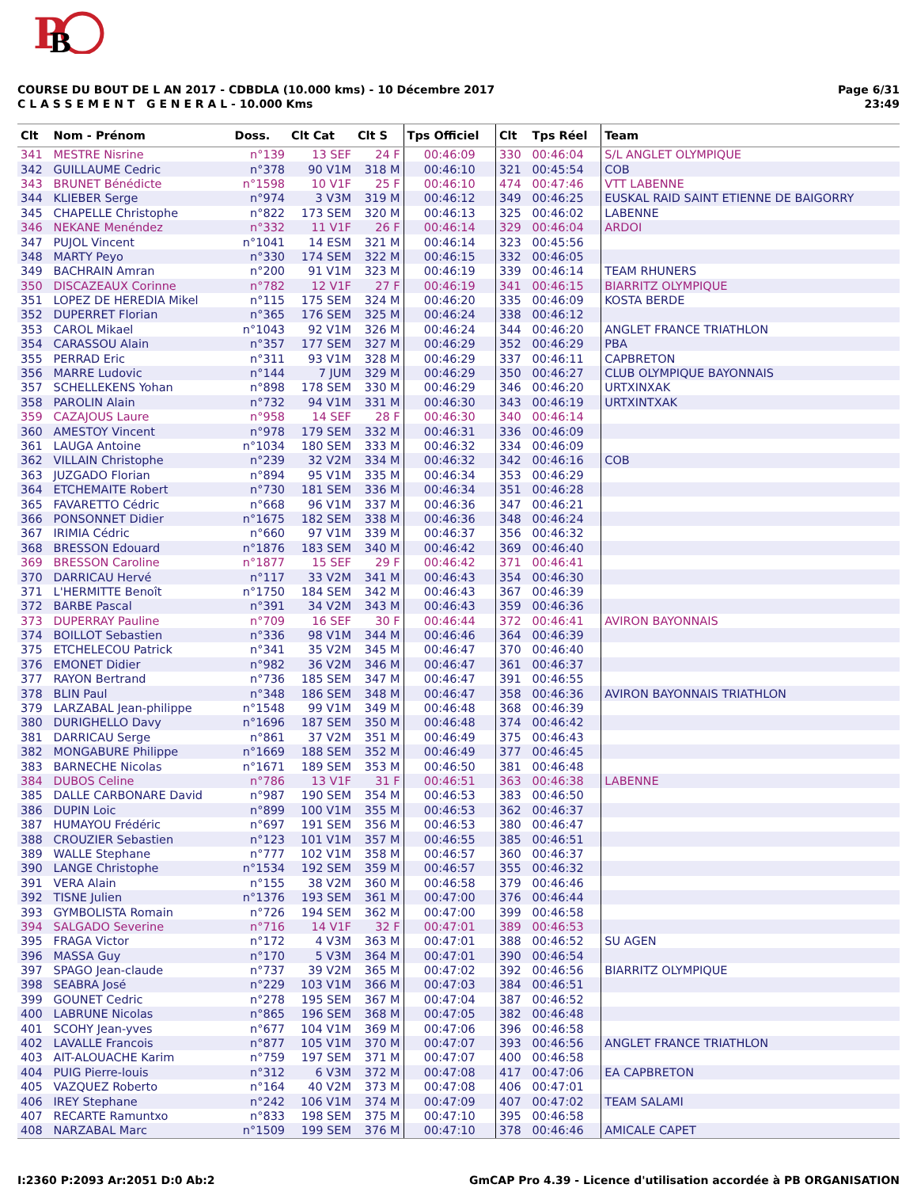P
B
COURSE DU BOUT DE L AN 2017 - CDBDLA (10.000 kms) - 10 Décembre 2017
C L A S S E M E N T G E N E R A L - 10.000 Kms
Page 6/31
23:49
| Clt | Nom - Prénom | Doss. | Clt Cat | Clt S | Tps Officiel | Clt | Tps Réel | Team |
| --- | --- | --- | --- | --- | --- | --- | --- | --- |
| 341 | MESTRE Nisrine | n°139 | 13 SEF | 24 F | 00:46:09 | 330 | 00:46:04 | S/L ANGLET OLYMPIQUE |
| 342 | GUILLAUME Cedric | n°378 | 90 V1M | 318 M | 00:46:10 | 321 | 00:45:54 | COB |
| 343 | BRUNET Bénédicte | n°1598 | 10 V1F | 25 F | 00:46:10 | 474 | 00:47:46 | VTT LABENNE |
| 344 | KLIEBER Serge | n°974 | 3 V3M | 319 M | 00:46:12 | 349 | 00:46:25 | EUSKAL RAID SAINT ETIENNE DE BAIGORRY |
| 345 | CHAPELLE Christophe | n°822 | 173 SEM | 320 M | 00:46:13 | 325 | 00:46:02 | LABENNE |
| 346 | NEKANE Menéndez | n°332 | 11 V1F | 26 F | 00:46:14 | 329 | 00:46:04 | ARDOI |
| 347 | PUJOL Vincent | n°1041 | 14 ESM | 321 M | 00:46:14 | 323 | 00:45:56 | |
| 348 | MARTY Peyo | n°330 | 174 SEM | 322 M | 00:46:15 | 332 | 00:46:05 | |
| 349 | BACHRAIN Amran | n°200 | 91 V1M | 323 M | 00:46:19 | 339 | 00:46:14 | TEAM RHUNERS |
| 350 | DISCAZEAUX Corinne | n°782 | 12 V1F | 27 F | 00:46:19 | 341 | 00:46:15 | BIARRITZ OLYMPIQUE |
| 351 | LOPEZ DE HEREDIA Mikel | n°115 | 175 SEM | 324 M | 00:46:20 | 335 | 00:46:09 | KOSTA BERDE |
| 352 | DUPERRET Florian | n°365 | 176 SEM | 325 M | 00:46:24 | 338 | 00:46:12 | |
| 353 | CAROL Mikael | n°1043 | 92 V1M | 326 M | 00:46:24 | 344 | 00:46:20 | ANGLET FRANCE TRIATHLON |
| 354 | CARASSOU Alain | n°357 | 177 SEM | 327 M | 00:46:29 | 352 | 00:46:29 | PBA |
| 355 | PERRAD Eric | n°311 | 93 V1M | 328 M | 00:46:29 | 337 | 00:46:11 | CAPBRETON |
| 356 | MARRE Ludovic | n°144 | 7 JUM | 329 M | 00:46:29 | 350 | 00:46:27 | CLUB OLYMPIQUE BAYONNAIS |
| 357 | SCHELLEKENS Yohan | n°898 | 178 SEM | 330 M | 00:46:29 | 346 | 00:46:20 | URTXINXAK |
| 358 | PAROLIN Alain | n°732 | 94 V1M | 331 M | 00:46:30 | 343 | 00:46:19 | URTXINTXAK |
| 359 | CAZAJOUS Laure | n°958 | 14 SEF | 28 F | 00:46:30 | 340 | 00:46:14 | |
| 360 | AMESTOY Vincent | n°978 | 179 SEM | 332 M | 00:46:31 | 336 | 00:46:09 | |
| 361 | LAUGA Antoine | n°1034 | 180 SEM | 333 M | 00:46:32 | 334 | 00:46:09 | |
| 362 | VILLAIN Christophe | n°239 | 32 V2M | 334 M | 00:46:32 | 342 | 00:46:16 | COB |
| 363 | JUZGADO Florian | n°894 | 95 V1M | 335 M | 00:46:34 | 353 | 00:46:29 | |
| 364 | ETCHEMAITE Robert | n°730 | 181 SEM | 336 M | 00:46:34 | 351 | 00:46:28 | |
| 365 | FAVARETTO Cédric | n°668 | 96 V1M | 337 M | 00:46:36 | 347 | 00:46:21 | |
| 366 | PONSONNET Didier | n°1675 | 182 SEM | 338 M | 00:46:36 | 348 | 00:46:24 | |
| 367 | IRIMIA Cédric | n°660 | 97 V1M | 339 M | 00:46:37 | 356 | 00:46:32 | |
| 368 | BRESSON Edouard | n°1876 | 183 SEM | 340 M | 00:46:42 | 369 | 00:46:40 | |
| 369 | BRESSON Caroline | n°1877 | 15 SEF | 29 F | 00:46:42 | 371 | 00:46:41 | |
| 370 | DARRICAU Hervé | n°117 | 33 V2M | 341 M | 00:46:43 | 354 | 00:46:30 | |
| 371 | L'HERMITTE Benoît | n°1750 | 184 SEM | 342 M | 00:46:43 | 367 | 00:46:39 | |
| 372 | BARBE Pascal | n°391 | 34 V2M | 343 M | 00:46:43 | 359 | 00:46:36 | |
| 373 | DUPERRAY Pauline | n°709 | 16 SEF | 30 F | 00:46:44 | 372 | 00:46:41 | AVIRON BAYONNAIS |
| 374 | BOILLOT Sebastien | n°336 | 98 V1M | 344 M | 00:46:46 | 364 | 00:46:39 | |
| 375 | ETCHELECOU Patrick | n°341 | 35 V2M | 345 M | 00:46:47 | 370 | 00:46:40 | |
| 376 | EMONET Didier | n°982 | 36 V2M | 346 M | 00:46:47 | 361 | 00:46:37 | |
| 377 | RAYON Bertrand | n°736 | 185 SEM | 347 M | 00:46:47 | 391 | 00:46:55 | |
| 378 | BLIN Paul | n°348 | 186 SEM | 348 M | 00:46:47 | 358 | 00:46:36 | AVIRON BAYONNAIS TRIATHLON |
| 379 | LARZABAL Jean-philippe | n°1548 | 99 V1M | 349 M | 00:46:48 | 368 | 00:46:39 | |
| 380 | DURIGHELLO Davy | n°1696 | 187 SEM | 350 M | 00:46:48 | 374 | 00:46:42 | |
| 381 | DARRICAU Serge | n°861 | 37 V2M | 351 M | 00:46:49 | 375 | 00:46:43 | |
| 382 | MONGABURE Philippe | n°1669 | 188 SEM | 352 M | 00:46:49 | 377 | 00:46:45 | |
| 383 | BARNECHE Nicolas | n°1671 | 189 SEM | 353 M | 00:46:50 | 381 | 00:46:48 | |
| 384 | DUBOS Celine | n°786 | 13 V1F | 31 F | 00:46:51 | 363 | 00:46:38 | LABENNE |
| 385 | DALLE CARBONARE David | n°987 | 190 SEM | 354 M | 00:46:53 | 383 | 00:46:50 | |
| 386 | DUPIN Loic | n°899 | 100 V1M | 355 M | 00:46:53 | 362 | 00:46:37 | |
| 387 | HUMAYOU Frédéric | n°697 | 191 SEM | 356 M | 00:46:53 | 380 | 00:46:47 | |
| 388 | CROUZIER Sebastien | n°123 | 101 V1M | 357 M | 00:46:55 | 385 | 00:46:51 | |
| 389 | WALLE Stephane | n°777 | 102 V1M | 358 M | 00:46:57 | 360 | 00:46:37 | |
| 390 | LANGE Christophe | n°1534 | 192 SEM | 359 M | 00:46:57 | 355 | 00:46:32 | |
| 391 | VERA Alain | n°155 | 38 V2M | 360 M | 00:46:58 | 379 | 00:46:46 | |
| 392 | TISNE Julien | n°1376 | 193 SEM | 361 M | 00:47:00 | 376 | 00:46:44 | |
| 393 | GYMBOLISTA Romain | n°726 | 194 SEM | 362 M | 00:47:00 | 399 | 00:46:58 | |
| 394 | SALGADO Severine | n°716 | 14 V1F | 32 F | 00:47:01 | 389 | 00:46:53 | |
| 395 | FRAGA Victor | n°172 | 4 V3M | 363 M | 00:47:01 | 388 | 00:46:52 | SU AGEN |
| 396 | MASSA Guy | n°170 | 5 V3M | 364 M | 00:47:01 | 390 | 00:46:54 | |
| 397 | SPAGO Jean-claude | n°737 | 39 V2M | 365 M | 00:47:02 | 392 | 00:46:56 | BIARRITZ OLYMPIQUE |
| 398 | SEABRA José | n°229 | 103 V1M | 366 M | 00:47:03 | 384 | 00:46:51 | |
| 399 | GOUNET Cedric | n°278 | 195 SEM | 367 M | 00:47:04 | 387 | 00:46:52 | |
| 400 | LABRUNE Nicolas | n°865 | 196 SEM | 368 M | 00:47:05 | 382 | 00:46:48 | |
| 401 | SCOHY Jean-yves | n°677 | 104 V1M | 369 M | 00:47:06 | 396 | 00:46:58 | |
| 402 | LAVALLE Francois | n°877 | 105 V1M | 370 M | 00:47:07 | 393 | 00:46:56 | ANGLET FRANCE TRIATHLON |
| 403 | AIT-ALOUACHE Karim | n°759 | 197 SEM | 371 M | 00:47:07 | 400 | 00:46:58 | |
| 404 | PUIG Pierre-louis | n°312 | 6 V3M | 372 M | 00:47:08 | 417 | 00:47:06 | EA CAPBRETON |
| 405 | VAZQUEZ Roberto | n°164 | 40 V2M | 373 M | 00:47:08 | 406 | 00:47:01 | |
| 406 | IREY Stephane | n°242 | 106 V1M | 374 M | 00:47:09 | 407 | 00:47:02 | TEAM SALAMI |
| 407 | RECARTE Ramuntxo | n°833 | 198 SEM | 375 M | 00:47:10 | 395 | 00:46:58 | |
| 408 | NARZABAL Marc | n°1509 | 199 SEM | 376 M | 00:47:10 | 378 | 00:46:46 | AMICALE CAPET |
I:2360 P:2093 Ar:2051 D:0 Ab:2 GmCAP Pro 4.39 - Licence d'utilisation accordée à PB ORGANISATION